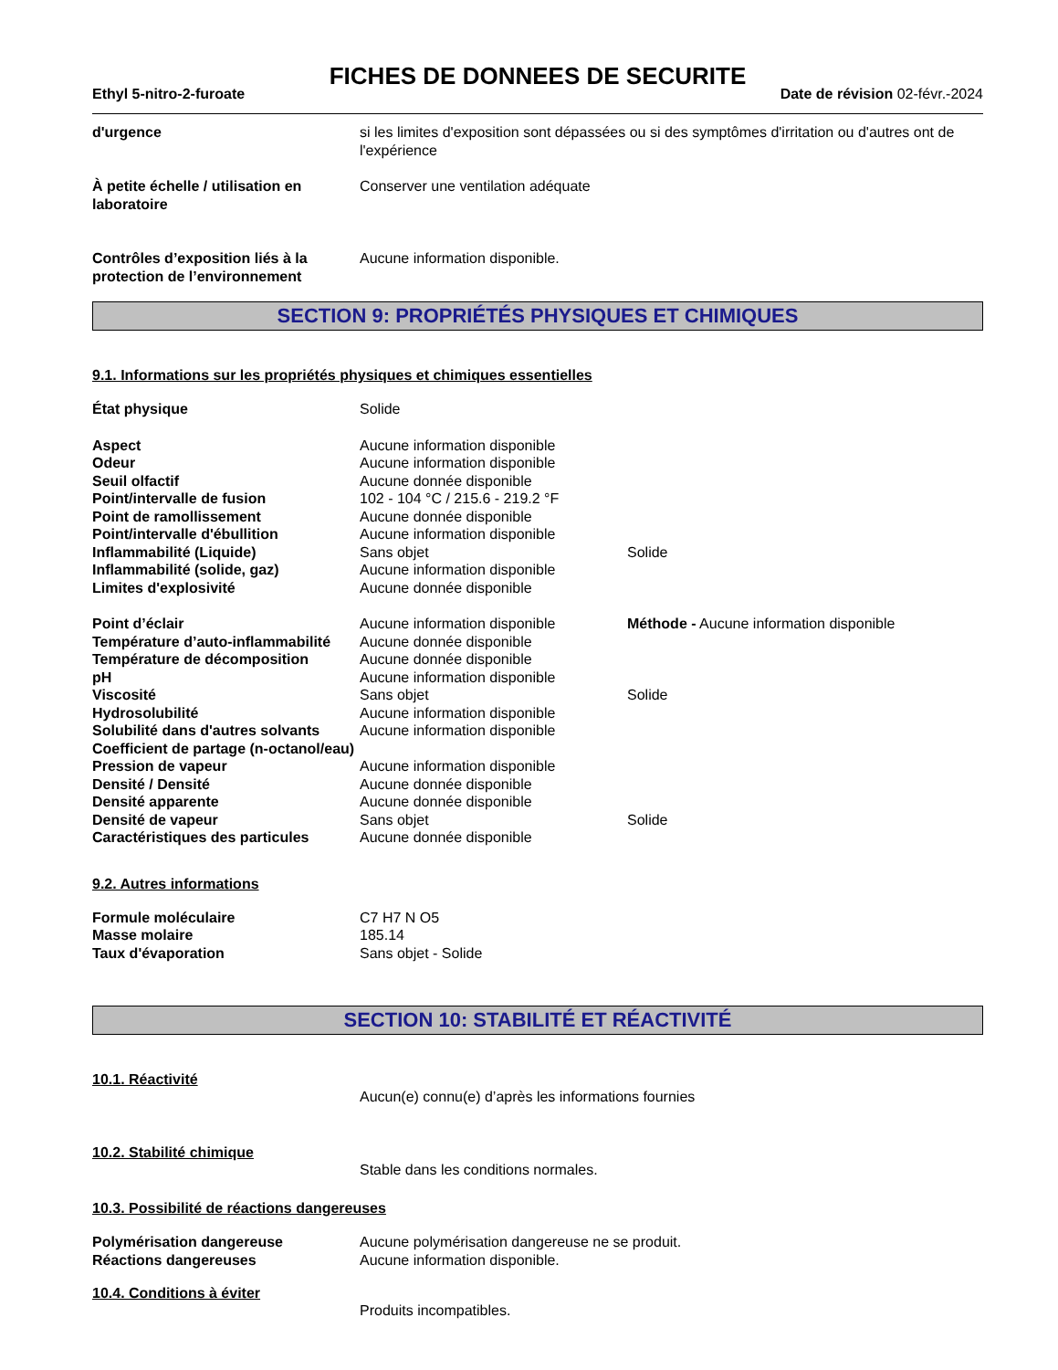FICHES DE DONNEES DE SECURITE
Ethyl 5-nitro-2-furoate Date de révision 02-févr.-2024
| d'urgence | si les limites d'exposition sont dépassées ou si des symptômes d'irritation ou d'autres ont de l'expérience |
| À petite échelle / utilisation en laboratoire | Conserver une ventilation adéquate |
| Contrôles d’exposition liés à la protection de l’environnement | Aucune information disponible. |
SECTION 9: PROPRIÉTÉS PHYSIQUES ET CHIMIQUES
9.1. Informations sur les propriétés physiques et chimiques essentielles
| État physique | Solide | |
| Aspect | Aucune information disponible | |
| Odeur | Aucune information disponible | |
| Seuil olfactif | Aucune donnée disponible | |
| Point/intervalle de fusion | 102 - 104 °C / 215.6 - 219.2 °F | |
| Point de ramollissement | Aucune donnée disponible | |
| Point/intervalle d'ébullition | Aucune information disponible | |
| Inflammabilité (Liquide) | Sans objet | Solide |
| Inflammabilité (solide, gaz) | Aucune information disponible | |
| Limites d'explosivité | Aucune donnée disponible | |
| Point d’éclair | Aucune information disponible | Méthode - Aucune information disponible |
| Température d’auto-inflammabilité | Aucune donnée disponible | |
| Température de décomposition | Aucune donnée disponible | |
| pH | Aucune information disponible | |
| Viscosité | Sans objet | Solide |
| Hydrosolubilité | Aucune information disponible | |
| Solubilité dans d'autres solvants | Aucune information disponible | |
| Coefficient de partage (n-octanol/eau) | | |
| Pression de vapeur | Aucune information disponible | |
| Densité / Densité | Aucune donnée disponible | |
| Densité apparente | Aucune donnée disponible | |
| Densité de vapeur | Sans objet | Solide |
| Caractéristiques des particules | Aucune donnée disponible | |
9.2. Autres informations
| Formule moléculaire | C7 H7 N O5 |
| Masse molaire | 185.14 |
| Taux d'évaporation | Sans objet - Solide |
SECTION 10: STABILITÉ ET RÉACTIVITÉ
10.1. Réactivité
| | Aucun(e) connu(e) d’après les informations fournies |
10.2. Stabilité chimique
| | Stable dans les conditions normales. |
10.3. Possibilité de réactions dangereuses
| Polymérisation dangereuse | Aucune polymérisation dangereuse ne se produit. |
| Réactions dangereuses | Aucune information disponible. |
10.4. Conditions à éviter
| | Produits incompatibles. |